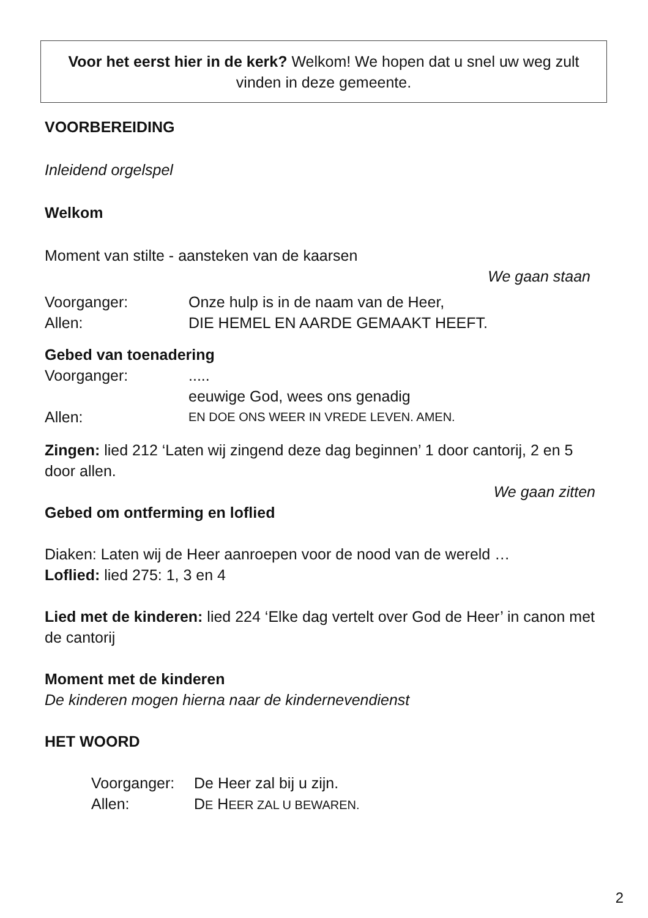Voor het eerst hier in de kerk? Welkom! We hopen dat u snel uw weg zult vinden in deze gemeente.
VOORBEREIDING
Inleidend orgelspel
Welkom
Moment van stilte - aansteken van de kaarsen
We gaan staan
Voorganger: Onze hulp is in de naam van de Heer,
Allen: DIE HEMEL EN AARDE GEMAAKT HEEFT.
Gebed van toenadering
Voorganger:.....
eeuwige God, wees ons genadig
Allen: EN DOE ONS WEER IN VREDE LEVEN. AMEN.
Zingen: lied 212 ‘Laten wij zingend deze dag beginnen’ 1 door cantorij, 2 en 5 door allen.
We gaan zitten
Gebed om ontferming en loflied
Diaken: Laten wij de Heer aanroepen voor de nood van de wereld …
Loflied: lied 275: 1, 3 en 4
Lied met de kinderen: lied 224 ‘Elke dag vertelt over God de Heer’ in canon met de cantorij
Moment met de kinderen
De kinderen mogen hierna naar de kindernevendienst
HET WOORD
Voorganger: De Heer zal bij u zijn.
Allen: DE HEER ZAL U BEWAREN.
2